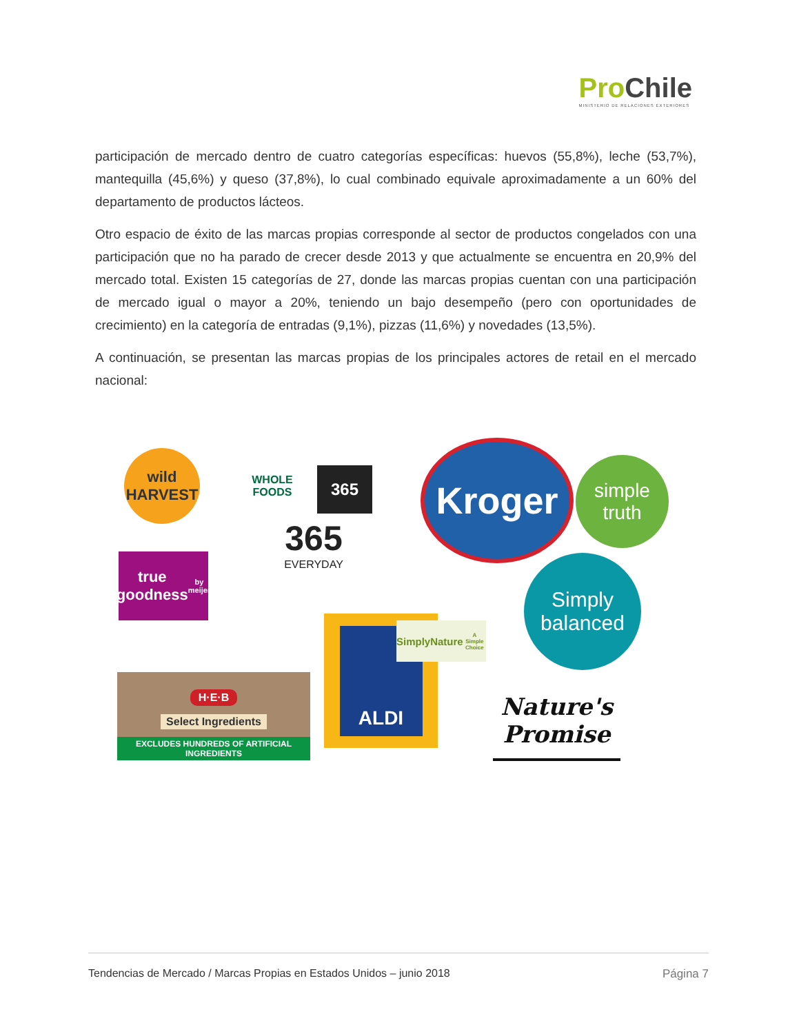Pro Chile
MINISTERIO DE RELACIONES EXTERIORES
participación de mercado dentro de cuatro categorías específicas: huevos (55,8%), leche (53,7%), mantequilla (45,6%) y queso (37,8%), lo cual combinado equivale aproximadamente a un 60% del departamento de productos lácteos.
Otro espacio de éxito de las marcas propias corresponde al sector de productos congelados con una participación que no ha parado de crecer desde 2013 y que actualmente se encuentra en 20,9% del mercado total. Existen 15 categorías de 27, donde las marcas propias cuentan con una participación de mercado igual o mayor a 20%, teniendo un bajo desempeño (pero con oportunidades de crecimiento) en la categoría de entradas (9,1%), pizzas (11,6%) y novedades (13,5%).
A continuación, se presentan las marcas propias de los principales actores de retail en el mercado nacional:
wild
HARVEST
WHOLE FOODS
365
365
EVERYDAY
Kroger
simple
truth
true goodness
by meijer
Simply
balanced
ALDI
SimplyNature
A Simple Choice
H·E·B
Select Ingredients
EXCLUDES HUNDREDS OF ARTIFICIAL INGREDIENTS
Nature's
Promise
Tendencias de Mercado / Marcas Propias en Estados Unidos – junio 2018 Página 7